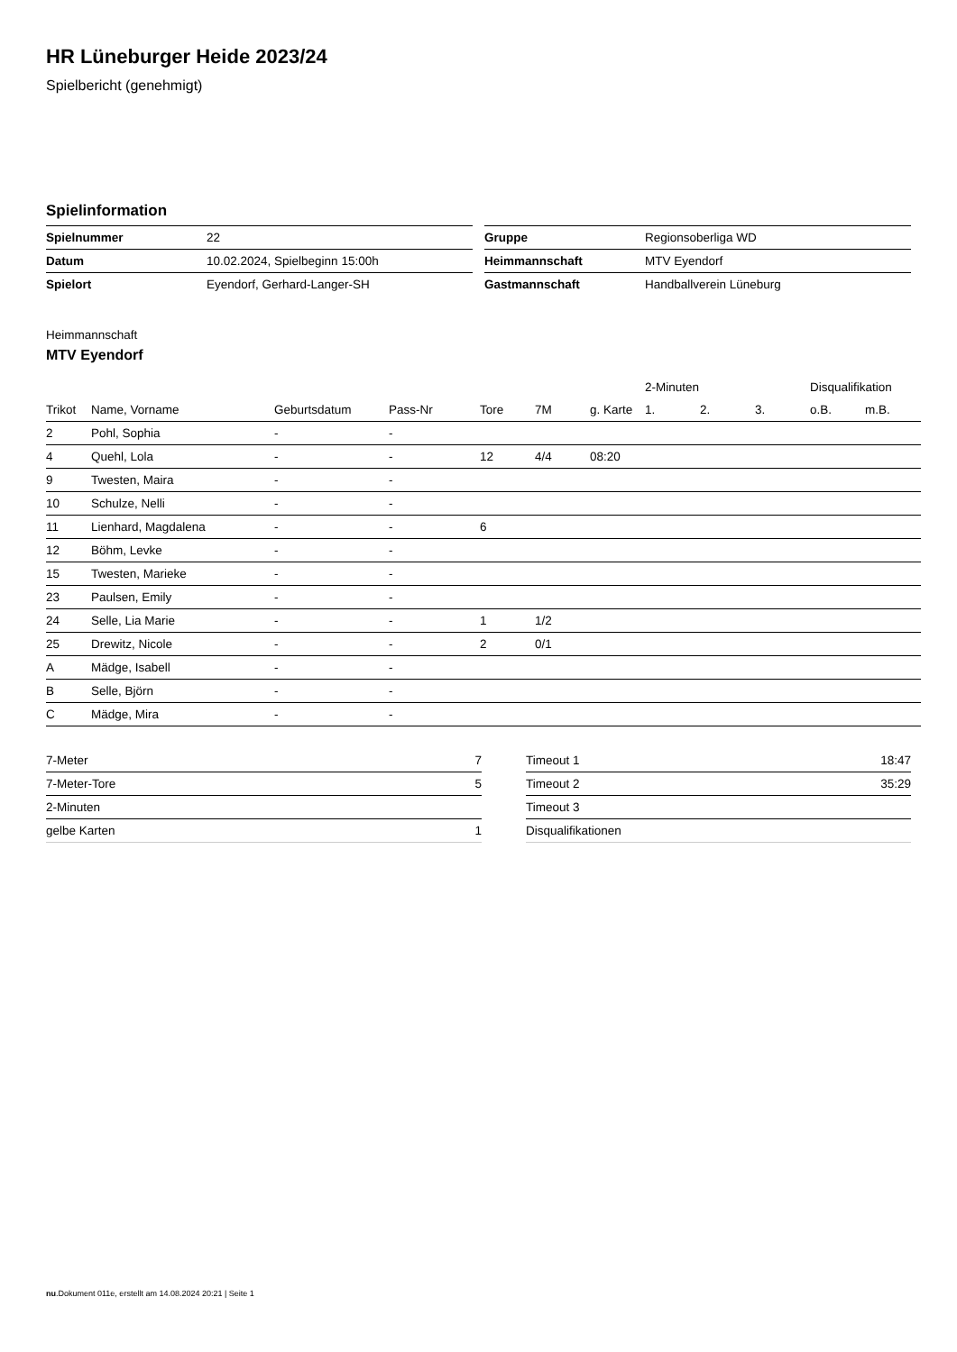HR Lüneburger Heide 2023/24
Spielbericht (genehmigt)
Spielinformation
| Spielnummer | 22 |
| Datum | 10.02.2024, Spielbeginn 15:00h |
| Spielort | Eyendorf, Gerhard-Langer-SH |
| Gruppe | Regionsoberliga WD |
| Heimmannschaft | MTV Eyendorf |
| Gastmannschaft | Handballverein Lüneburg |
Heimmannschaft
MTV Eyendorf
| | | | | | | | 2-Minuten | | | Disqualifikation | |
| --- | --- | --- | --- | --- | --- | --- | --- | --- | --- | --- | --- |
| Trikot | Name, Vorname | Geburtsdatum | Pass-Nr | Tore | 7M | g. Karte | 1. | 2. | 3. | o.B. | m.B. |
| 2 | Pohl, Sophia | - | - | | | | | | | | |
| 4 | Quehl, Lola | - | - | 12 | 4/4 | 08:20 | | | | | |
| 9 | Twesten, Maira | - | - | | | | | | | | |
| 10 | Schulze, Nelli | - | - | | | | | | | | |
| 11 | Lienhard, Magdalena | - | - | 6 | | | | | | | |
| 12 | Böhm, Levke | - | - | | | | | | | | |
| 15 | Twesten, Marieke | - | - | | | | | | | | |
| 23 | Paulsen, Emily | - | - | | | | | | | | |
| 24 | Selle, Lia Marie | - | - | 1 | 1/2 | | | | | | |
| 25 | Drewitz, Nicole | - | - | 2 | 0/1 | | | | | | |
| A | Mädge, Isabell | - | - | | | | | | | | |
| B | Selle, Björn | - | - | | | | | | | | |
| C | Mädge, Mira | - | - | | | | | | | | |
| 7-Meter | 7 |
| 7-Meter-Tore | 5 |
| 2-Minuten | |
| gelbe Karten | 1 |
| Timeout 1 | 18:47 |
| Timeout 2 | 35:29 |
| Timeout 3 | |
| Disqualifikationen | |
nu.Dokument 011e, erstellt am 14.08.2024 20:21 | Seite 1